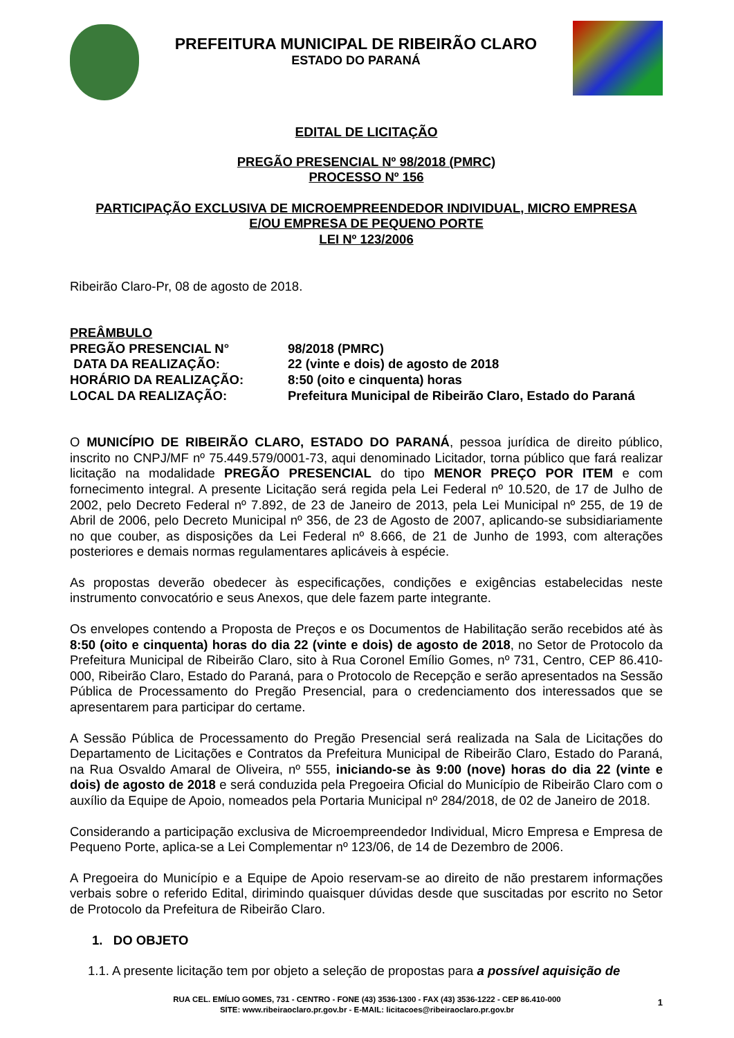PREFEITURA MUNICIPAL DE RIBEIRÃO CLARO
ESTADO DO PARANÁ
EDITAL DE LICITAÇÃO
PREGÃO PRESENCIAL Nº 98/2018 (PMRC)
PROCESSO Nº 156
PARTICIPAÇÃO EXCLUSIVA DE MICROEMPREENDEDOR INDIVIDUAL, MICRO EMPRESA
E/OU EMPRESA DE PEQUENO PORTE
LEI Nº 123/2006
Ribeirão Claro-Pr, 08 de agosto de 2018.
| PREÂMBULO | |
| PREGÃO PRESENCIAL N° | 98/2018 (PMRC) |
| DATA DA REALIZAÇÃO: | 22 (vinte e dois) de agosto de 2018 |
| HORÁRIO DA REALIZAÇÃO: | 8:50 (oito e cinquenta) horas |
| LOCAL DA REALIZAÇÃO: | Prefeitura Municipal de Ribeirão Claro, Estado do Paraná |
O MUNICÍPIO DE RIBEIRÃO CLARO, ESTADO DO PARANÁ, pessoa jurídica de direito público, inscrito no CNPJ/MF nº 75.449.579/0001-73, aqui denominado Licitador, torna público que fará realizar licitação na modalidade PREGÃO PRESENCIAL do tipo MENOR PREÇO POR ITEM e com fornecimento integral. A presente Licitação será regida pela Lei Federal nº 10.520, de 17 de Julho de 2002, pelo Decreto Federal nº 7.892, de 23 de Janeiro de 2013, pela Lei Municipal nº 255, de 19 de Abril de 2006, pelo Decreto Municipal nº 356, de 23 de Agosto de 2007, aplicando-se subsidiariamente no que couber, as disposições da Lei Federal nº 8.666, de 21 de Junho de 1993, com alterações posteriores e demais normas regulamentares aplicáveis à espécie.
As propostas deverão obedecer às especificações, condições e exigências estabelecidas neste instrumento convocatório e seus Anexos, que dele fazem parte integrante.
Os envelopes contendo a Proposta de Preços e os Documentos de Habilitação serão recebidos até às 8:50 (oito e cinquenta) horas do dia 22 (vinte e dois) de agosto de 2018, no Setor de Protocolo da Prefeitura Municipal de Ribeirão Claro, sito à Rua Coronel Emílio Gomes, nº 731, Centro, CEP 86.410-000, Ribeirão Claro, Estado do Paraná, para o Protocolo de Recepção e serão apresentados na Sessão Pública de Processamento do Pregão Presencial, para o credenciamento dos interessados que se apresentarem para participar do certame.
A Sessão Pública de Processamento do Pregão Presencial será realizada na Sala de Licitações do Departamento de Licitações e Contratos da Prefeitura Municipal de Ribeirão Claro, Estado do Paraná, na Rua Osvaldo Amaral de Oliveira, nº 555, iniciando-se às 9:00 (nove) horas do dia 22 (vinte e dois) de agosto de 2018 e será conduzida pela Pregoeira Oficial do Município de Ribeirão Claro com o auxílio da Equipe de Apoio, nomeados pela Portaria Municipal nº 284/2018, de 02 de Janeiro de 2018.
Considerando a participação exclusiva de Microempreendedor Individual, Micro Empresa e Empresa de Pequeno Porte, aplica-se a Lei Complementar nº 123/06, de 14 de Dezembro de 2006.
A Pregoeira do Município e a Equipe de Apoio reservam-se ao direito de não prestarem informações verbais sobre o referido Edital, dirimindo quaisquer dúvidas desde que suscitadas por escrito no Setor de Protocolo da Prefeitura de Ribeirão Claro.
1. DO OBJETO
1.1. A presente licitação tem por objeto a seleção de propostas para a possível aquisição de
RUA CEL. EMÍLIO GOMES, 731 - CENTRO - FONE (43) 3536-1300 - FAX (43) 3536-1222 - CEP 86.410-000
SITE: www.ribeiraoclaro.pr.gov.br - E-MAIL: licitacoes@ribeiraoclaro.pr.gov.br
1